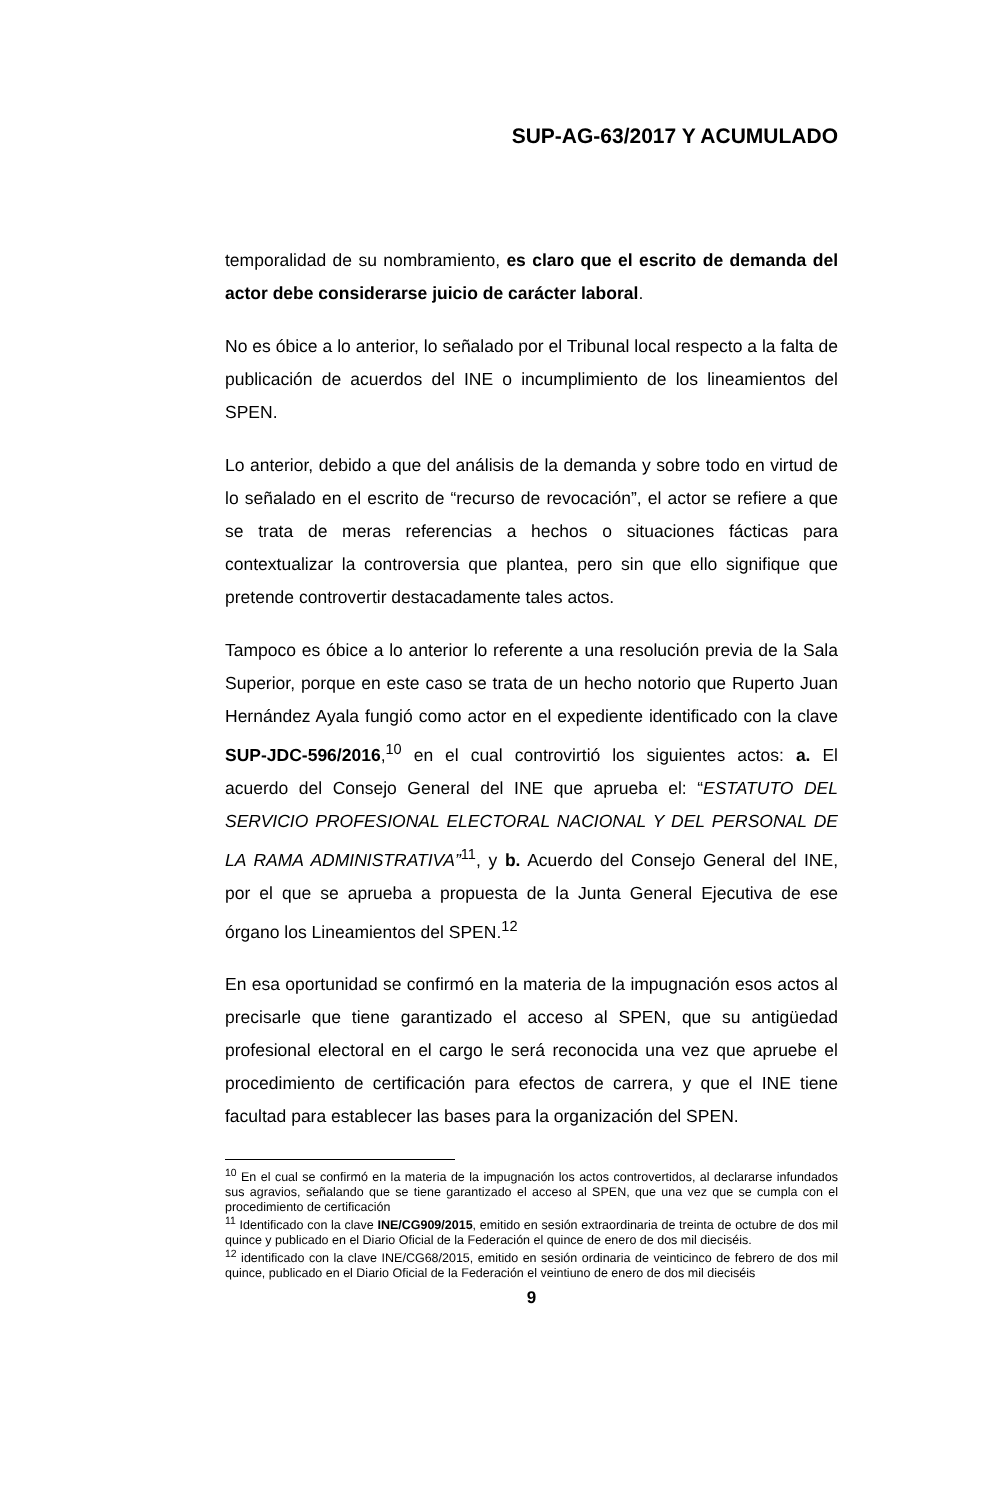SUP-AG-63/2017 Y ACUMULADO
temporalidad de su nombramiento, es claro que el escrito de demanda del actor debe considerarse juicio de carácter laboral.
No es óbice a lo anterior, lo señalado por el Tribunal local respecto a la falta de publicación de acuerdos del INE o incumplimiento de los lineamientos del SPEN.
Lo anterior, debido a que del análisis de la demanda y sobre todo en virtud de lo señalado en el escrito de “recurso de revocación”, el actor se refiere a que se trata de meras referencias a hechos o situaciones fácticas para contextualizar la controversia que plantea, pero sin que ello signifique que pretende controvertir destacadamente tales actos.
Tampoco es óbice a lo anterior lo referente a una resolución previa de la Sala Superior, porque en este caso se trata de un hecho notorio que Ruperto Juan Hernández Ayala fungió como actor en el expediente identificado con la clave SUP-JDC-596/2016,<sup>10</sup> en el cual controvirtió los siguientes actos: a. El acuerdo del Consejo General del INE que aprueba el: “ESTATUTO DEL SERVICIO PROFESIONAL ELECTORAL NACIONAL Y DEL PERSONAL DE LA RAMA ADMINISTRATIVA”<sup>11</sup>, y b. Acuerdo del Consejo General del INE, por el que se aprueba a propuesta de la Junta General Ejecutiva de ese órgano los Lineamientos del SPEN.<sup>12</sup>
En esa oportunidad se confirmó en la materia de la impugnación esos actos al precisarle que tiene garantizado el acceso al SPEN, que su antigüedad profesional electoral en el cargo le será reconocida una vez que apruebe el procedimiento de certificación para efectos de carrera, y que el INE tiene facultad para establecer las bases para la organización del SPEN.
<sup>10</sup> En el cual se confirmó en la materia de la impugnación los actos controvertidos, al declararse infundados sus agravios, señalando que se tiene garantizado el acceso al SPEN, que una vez que se cumpla con el procedimiento de certificación
<sup>11</sup> Identificado con la clave INE/CG909/2015, emitido en sesión extraordinaria de treinta de octubre de dos mil quince y publicado en el Diario Oficial de la Federación el quince de enero de dos mil dieciséis.
<sup>12</sup> identificado con la clave INE/CG68/2015, emitido en sesión ordinaria de veinticinco de febrero de dos mil quince, publicado en el Diario Oficial de la Federación el veintiuno de enero de dos mil dieciséis
9